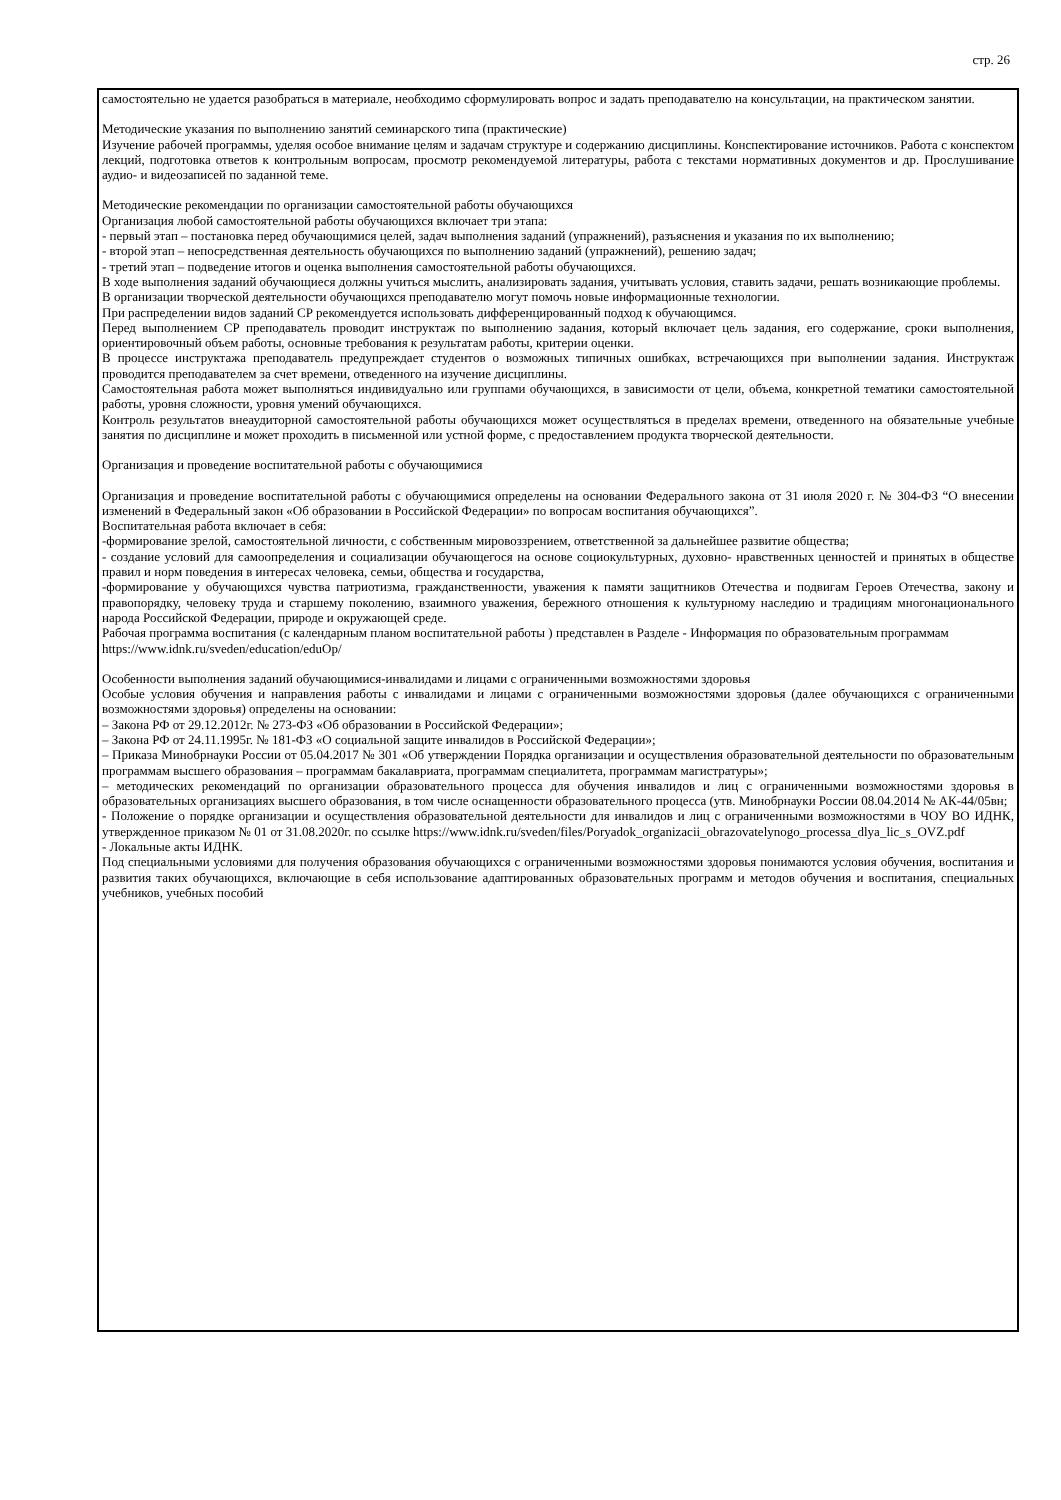стр. 26
самостоятельно не удается разобраться в материале, необходимо сформулировать вопрос и задать преподавателю на консультации, на практическом занятии.
Методические указания по выполнению занятий семинарского типа (практические)
Изучение рабочей программы, уделяя особое внимание целям и задачам структуре и содержанию дисциплины. Конспектирование источников. Работа с конспектом лекций, подготовка ответов к контрольным вопросам, просмотр рекомендуемой литературы, работа с текстами нормативных документов и др. Прослушивание аудио- и видеозаписей по заданной теме.
Методические рекомендации по организации самостоятельной работы обучающихся
Организация любой самостоятельной работы обучающихся включает три этапа:
- первый этап – постановка перед обучающимися целей, задач выполнения заданий (упражнений), разъяснения и указания по их выполнению;
- второй этап – непосредственная деятельность обучающихся по выполнению заданий (упражнений), решению задач;
- третий этап – подведение итогов и оценка выполнения самостоятельной работы обучающихся.
В ходе выполнения заданий обучающиеся должны учиться мыслить, анализировать задания, учитывать условия, ставить задачи, решать возникающие проблемы.
В организации творческой деятельности обучающихся преподавателю могут помочь новые информационные технологии.
При распределении видов заданий СР рекомендуется использовать дифференцированный подход к обучающимся.
Перед выполнением СР преподаватель проводит инструктаж по выполнению задания, который включает цель задания, его содержание, сроки выполнения, ориентировочный объем работы, основные требования к результатам работы, критерии оценки.
В процессе инструктажа преподаватель предупреждает студентов о возможных типичных ошибках, встречающихся при выполнении задания. Инструктаж проводится преподавателем за счет времени, отведенного на изучение дисциплины.
Самостоятельная работа может выполняться индивидуально или группами обучающихся, в зависимости от цели, объема, конкретной тематики самостоятельной работы, уровня сложности, уровня умений обучающихся.
Контроль результатов внеаудиторной самостоятельной работы обучающихся может осуществляться в пределах времени, отведенного на обязательные учебные занятия по дисциплине и может проходить в письменной или устной форме, с предоставлением продукта творческой деятельности.
Организация и проведение воспитательной работы с обучающимися
Организация и проведение воспитательной работы с обучающимися определены на основании Федерального закона от 31 июля 2020 г. № 304-ФЗ “О внесении изменений в Федеральный закон «Об образовании в Российской Федерации» по вопросам воспитания обучающихся”.
Воспитательная работа включает в себя:
-формирование зрелой, самостоятельной личности, с собственным мировоззрением, ответственной за дальнейшее развитие общества;
- создание условий для самоопределения и социализации обучающегося на основе социокультурных, духовно- нравственных ценностей и принятых в обществе правил и норм поведения в интересах человека, семьи, общества и государства,
-формирование у обучающихся чувства патриотизма, гражданственности, уважения к памяти защитников Отечества и подвигам Героев Отечества, закону и правопорядку, человеку труда и старшему поколению, взаимного уважения, бережного отношения к культурному наследию и традициям многонационального народа Российской Федерации, природе и окружающей среде.
Рабочая программа воспитания (с календарным планом воспитательной работы ) представлен в Разделе - Информация по образовательным программам
https://www.idnk.ru/sveden/education/eduOp/
Особенности выполнения заданий обучающимися-инвалидами и лицами с ограниченными возможностями здоровья
Особые условия обучения и направления работы с инвалидами и лицами с ограниченными возможностями здоровья (далее обучающихся с ограниченными возможностями здоровья) определены на основании:
– Закона РФ от 29.12.2012г. № 273-ФЗ «Об образовании в Российской Федерации»;
– Закона РФ от 24.11.1995г. № 181-ФЗ «О социальной защите инвалидов в Российской Федерации»;
– Приказа Минобрнауки России от 05.04.2017 № 301 «Об утверждении Порядка организации и осуществления образовательной деятельности по образовательным программам высшего образования – программам бакалавриата, программам специалитета, программам магистратуры»;
– методических рекомендаций по организации образовательного процесса для обучения инвалидов и лиц с ограниченными возможностями здоровья в образовательных организациях высшего образования, в том числе оснащенности образовательного процесса (утв. Минобрнауки России 08.04.2014 № АК-44/05вн;
- Положение о порядке организации и осуществления образовательной деятельности для инвалидов и лиц с ограниченными возможностями в ЧОУ ВО ИДНК, утвержденное приказом № 01 от 31.08.2020г. по ссылке https://www.idnk.ru/sveden/files/Poryadok_organizacii_obrazovatelynogo_processa_dlya_lic_s_OVZ.pdf
- Локальные акты ИДНК.
Под специальными условиями для получения образования обучающихся с ограниченными возможностями здоровья понимаются условия обучения, воспитания и развития таких обучающихся, включающие в себя использование адаптированных образовательных программ и методов обучения и воспитания, специальных учебников, учебных пособий